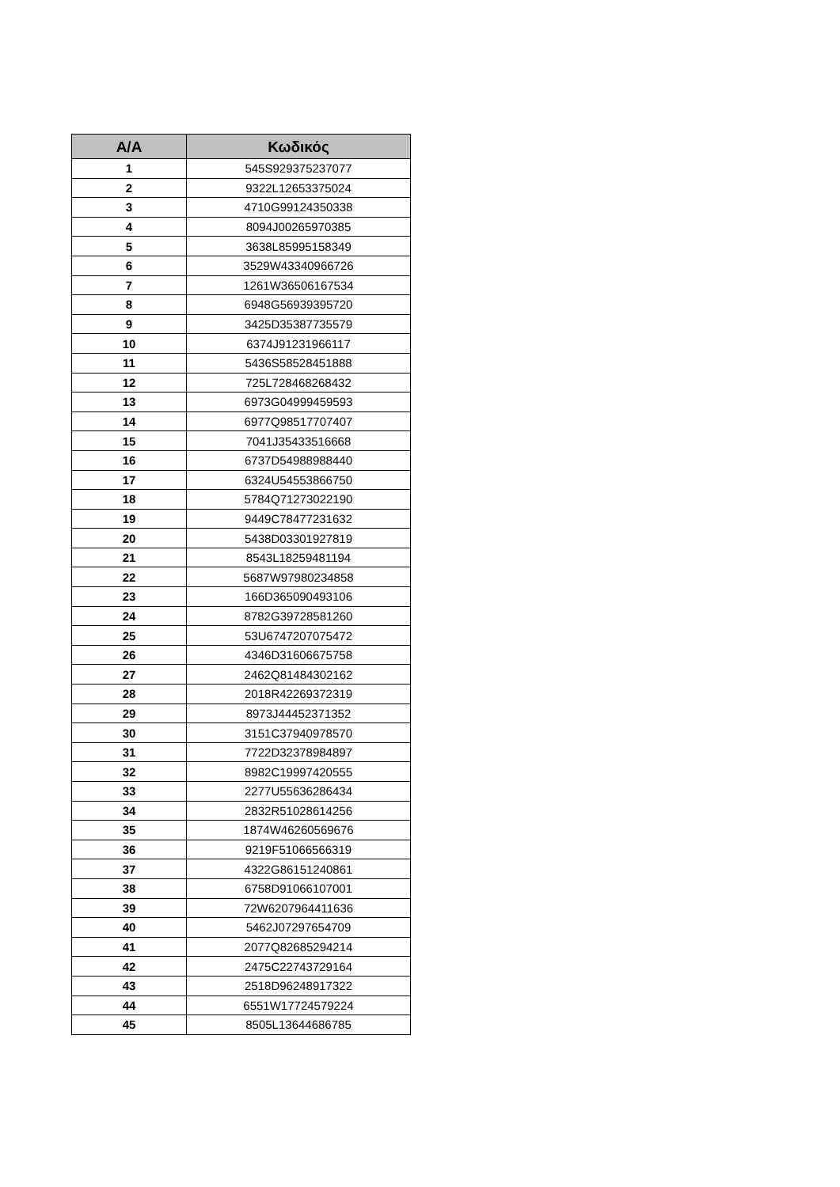| A/A | Κωδικός |
| --- | --- |
| 1 | 545S929375237077 |
| 2 | 9322L12653375024 |
| 3 | 4710G99124350338 |
| 4 | 8094J00265970385 |
| 5 | 3638L85995158349 |
| 6 | 3529W43340966726 |
| 7 | 1261W36506167534 |
| 8 | 6948G56939395720 |
| 9 | 3425D35387735579 |
| 10 | 6374J91231966117 |
| 11 | 5436S58528451888 |
| 12 | 725L728468268432 |
| 13 | 6973G04999459593 |
| 14 | 6977Q98517707407 |
| 15 | 7041J35433516668 |
| 16 | 6737D54988988440 |
| 17 | 6324U54553866750 |
| 18 | 5784Q71273022190 |
| 19 | 9449C78477231632 |
| 20 | 5438D03301927819 |
| 21 | 8543L18259481194 |
| 22 | 5687W97980234858 |
| 23 | 166D365090493106 |
| 24 | 8782G39728581260 |
| 25 | 53U6747207075472 |
| 26 | 4346D31606675758 |
| 27 | 2462Q81484302162 |
| 28 | 2018R42269372319 |
| 29 | 8973J44452371352 |
| 30 | 3151C37940978570 |
| 31 | 7722D32378984897 |
| 32 | 8982C19997420555 |
| 33 | 2277U55636286434 |
| 34 | 2832R51028614256 |
| 35 | 1874W46260569676 |
| 36 | 9219F51066566319 |
| 37 | 4322G86151240861 |
| 38 | 6758D91066107001 |
| 39 | 72W6207964411636 |
| 40 | 5462J07297654709 |
| 41 | 2077Q82685294214 |
| 42 | 2475C22743729164 |
| 43 | 2518D96248917322 |
| 44 | 6551W17724579224 |
| 45 | 8505L13644686785 |